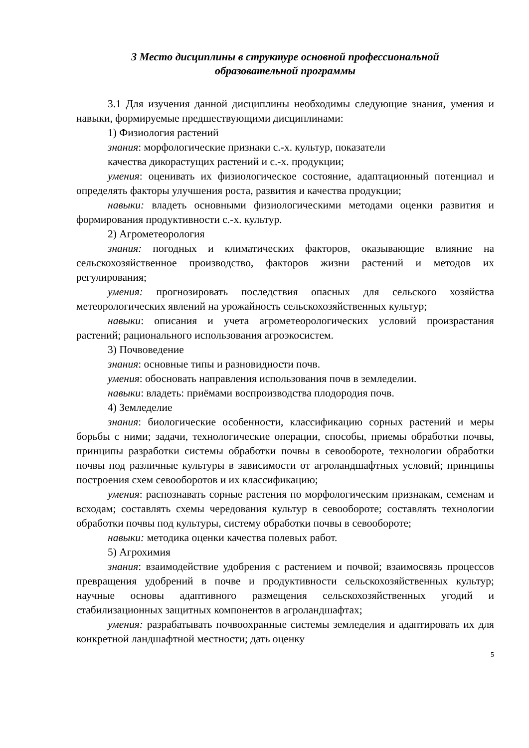3 Место дисциплины в структуре основной профессиональной
образовательной программы
3.1 Для изучения данной дисциплины необходимы следующие знания, умения и навыки, формируемые предшествующими дисциплинами:
1) Физиология растений
знания: морфологические признаки с.-х. культур, показатели
качества дикорастущих растений и с.-х. продукции;
умения: оценивать их физиологическое состояние, адаптационный потенциал и определять факторы улучшения роста, развития и качества продукции;
навыки: владеть основными физиологическими методами оценки развития и формирования продуктивности с.-х. культур.
2) Агрометеорология
знания: погодных и климатических факторов, оказывающие влияние на сельскохозяйственное производство, факторов жизни растений и методов их регулирования;
умения: прогнозировать последствия опасных для сельского хозяйства метеорологических явлений на урожайность сельскохозяйственных культур;
навыки: описания и учета агрометеорологических условий произрастания растений; рационального использования агроэкосистем.
3) Почвоведение
знания: основные типы и разновидности почв.
умения: обосновать направления использования почв в земледелии.
навыки: владеть: приёмами воспроизводства плодородия почв.
4) Земледелие
знания: биологические особенности, классификацию сорных растений и меры борьбы с ними; задачи, технологические операции, способы, приемы обработки почвы, принципы разработки системы обработки почвы в севообороте, технологии обработки почвы под различные культуры в зависимости от агроландшафтных условий; принципы построения схем севооборотов и их классификацию;
умения: распознавать сорные растения по морфологическим признакам, семенам и всходам; составлять схемы чередования культур в севообороте; составлять технологии обработки почвы под культуры, систему обработки почвы в севообороте;
навыки: методика оценки качества полевых работ.
5) Агрохимия
знания: взаимодействие удобрения с растением и почвой; взаимосвязь процессов превращения удобрений в почве и продуктивности сельскохозяйственных культур; научные основы адаптивного размещения сельскохозяйственных угодий и стабилизационных защитных компонентов в агроландшафтах;
умения: разрабатывать почвоохранные системы земледелия и адаптировать их для конкретной ландшафтной местности; дать оценку
5